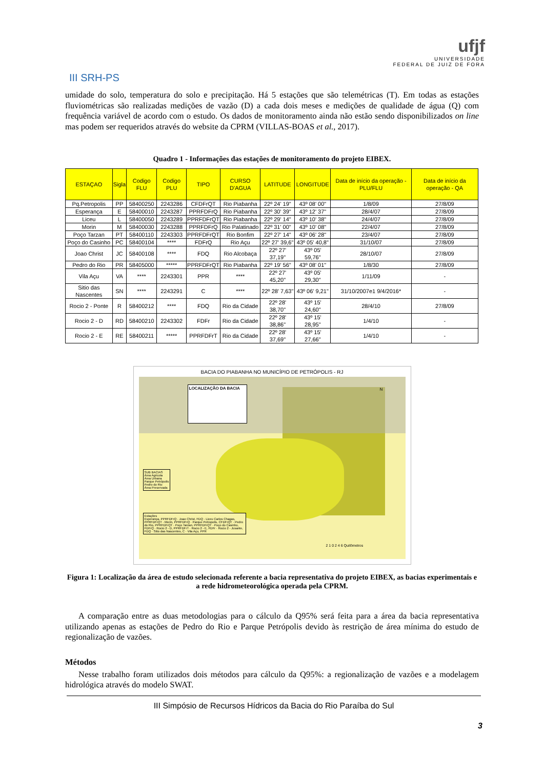III SRH-PS
ufjf
UNIVERSIDADE
FEDERAL DE JUIZ DE FORA
umidade do solo, temperatura do solo e precipitação. Há 5 estações que são telemétricas (T). Em todas as estações fluviométricas são realizadas medições de vazão (D) a cada dois meses e medições de qualidade de água (Q) com frequência variável de acordo com o estudo. Os dados de monitoramento ainda não estão sendo disponibilizados on line mas podem ser requeridos através do website da CPRM (VILLAS-BOAS et al., 2017).
Quadro 1 - Informações das estações de monitoramento do projeto EIBEX.
| ESTAÇAO | Sigla | Codigo FLU | Codigo PLU | TIPO | CURSO D'AGUA | LATITUDE | LONGITUDE | Data de início da operação - PLU/FLU | Data de início da operação - QA |
| --- | --- | --- | --- | --- | --- | --- | --- | --- | --- |
| Pq.Petropolis | PP | 58400250 | 2243286 | CFDFrQT | Rio Piabanha | 22º 24' 19" | 43º 08' 00" | 1/8/09 | 27/8/09 |
| Esperança | E | 58400010 | 2243287 | PPRFDFrQ | Rio Piabanha | 22º 30' 39" | 43º 12' 37" | 28/4/07 | 27/8/09 |
| Liceu | L | 58400050 | 2243289 | PPRFDFrQT | Rio Piabanha | 22º 29' 14" | 43º 10' 38" | 24/4/07 | 27/8/09 |
| Morin | M | 58400030 | 2243288 | PPRFDFrQ | Rio Palatinado | 22º 31' 00" | 43º 10' 08" | 22/4/07 | 27/8/09 |
| Poço Tarzan | PT | 58400110 | 2243303 | PPRFDFrQT | Rio Bonfim | 22º 27' 14" | 43º 06' 28" | 23/4/07 | 27/8/09 |
| Poço do Casinho | PC | 58400104 | **** | FDFrQ | Rio Açu | 22º 27' 39,6" | 43º 05' 40,8" | 31/10/07 | 27/8/09 |
| Joao Christ | JC | 58400108 | **** | FDQ | Rio Alcobaça | 22º 27' 37,19" | 43º 05' 59,76" | 28/10/07 | 27/8/09 |
| Pedro do Rio | PR | 58405000 | ***** | PPRFDFrQT | Rio Piabanha | 22º 19' 56" | 43º 08' 01" | 1/8/30 | 27/8/09 |
| Vila Açu | VA | **** | 2243301 | PPR | **** | 22º 27' 45,20" | 43º 05' 29,30" | 1/11/09 | - |
| Sitio das Nascentes | SN | **** | 2243291 | C | **** | 22º 28' 7,63" | 43º 06' 9,21" | 31/10/2007e1 9/4/2016* | - |
| Rocio 2 - Ponte | R | 58400212 | **** | FDQ | Rio da Cidade | 22º 28' 38,70" | 43º 15' 24,60" | 28/4/10 | 27/8/09 |
| Rocio 2 - D | RD | 58400210 | 2243302 | FDFr | Rio da Cidade | 22º 28' 38,86" | 43º 15' 28,95" | 1/4/10 | - |
| Rocio 2 - E | RE | 58400211 | ***** | PPRFDFrT | Rio da Cidade | 22º 28' 37,69" | 43º 15' 27,66" | 1/4/10 | - |
BACIA DO PIABANHA NO MUNICÍPIO DE PETRÓPOLIS - RJ
LOCALIZAÇÃO DA BACIA
SUB BACIAS
Área Agricola
Área Urbana
Parque Petrópolis
Pedro do Rio
Área Preservada
Estações
Esperança, PPRFDFrQ · Joao Christ, FDQ · Liceu Carlos Chagas, PPRFDFrQT · Morin, PPRFDFrQ · Parque Petropolis, CFDFrQT · Pedro do Rio, PPRFDFrQT · Poço Tarzan, PPRFDFrQT · Poço do Casinho, FDFrQ · Rocio 2 - D, PPRFDFrT · Rocio 2 - E, FDFr · Rocio 2 - Jusante, FDQ · Sitio das Nascentes, C · Vila Açu, PPR
2 1 0 2 4 6 Quilômetros
N
Figura 1: Localização da área de estudo selecionada referente a bacia representativa do projeto EIBEX, as bacias experimentais e a rede hidrometeorológica operada pela CPRM.
A comparação entre as duas metodologias para o cálculo da Q95% será feita para a área da bacia representativa utilizando apenas as estações de Pedro do Rio e Parque Petrópolis devido às restrição de área mínima do estudo de regionalização de vazões.
Métodos
Nesse trabalho foram utilizados dois métodos para cálculo da Q95%: a regionalização de vazões e a modelagem hidrológica através do modelo SWAT.
III Simpósio de Recursos Hídricos da Bacia do Rio Paraíba do Sul
3